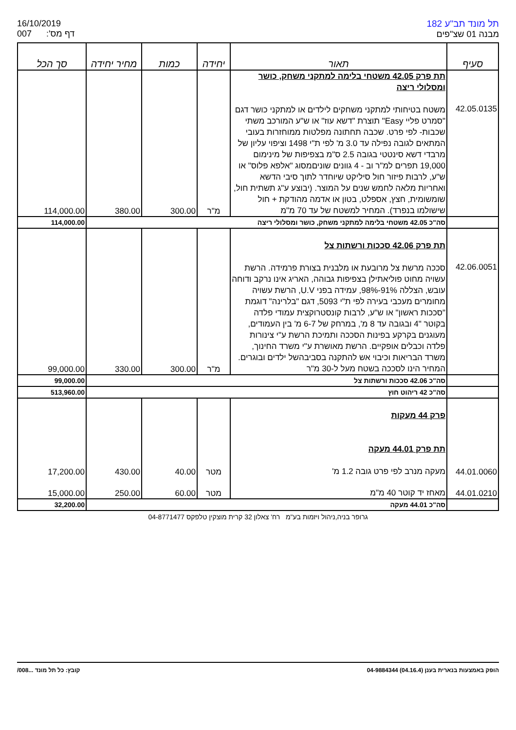16/10/2019
007 דף מס':
תל מונד תב"ע 182
מבנה 01 שצ"פים
| סעיף | תאור | יחידה | כמות | מחיר יחידה | סך הכל |
| --- | --- | --- | --- | --- | --- |
| | תת פרק 42.05 משטחי בלימה למתקני משחק, כושר ומסלולי ריצה | | | | |
| 42.05.0135 | משטח בטיחותי למתקני משחקים לילדים או למתקני כושר דגם "סמרט פליי Easy" תוצרת "דשא עוז" או ש"ע המורכב משתי שכבות- לפי פרט. שכבה תחתונה מפלטות ממוחזרות בעובי המתאים לגובה נפילה עד 3.0 מ' לפי ת"י 1498 וציפוי עליון של מרבדי דשא סינטטי בגובה 2.5 ס"מ בצפיפות של מינימום 19,000 תפרים למ"ר וב - 4 גוונים שוניםמסוג "אלפא פלוס" או ש"ע, לרבות פיזור חול סיליקט שיוחדר לתוך סיבי הדשא ואחריות מלאה לחמש שנים על המוצר. (יבוצע ע"ג תשתית חול, שומשומית, חצץ, אספלט, בטון או אדמה מהודקת + חול שישולמו בנפרד). המחיר למשטח של עד 70 מ"מ | מ"ר | 300.00 | 380.00 | 114,000.00 |
| | סה"כ 42.05 משטחי בלימה למתקני משחק, כושר ומסלולי ריצה | | | | 114,000.00 |
| | תת פרק 42.06 סככות ורשתות צל | | | | |
| 42.06.0051 | סככה מרשת צל מרובעת או מלבנית בצורת פרמידה. הרשת עשויה מחוט פוליאתילן בצפיפות גבוהה, האריג אינו נרקב ודוחה עובש, הצללה 91%-98%, עמידה בפני U.V, הרשת עשויה מחומרים מעכבי בעירה לפי ת"י 5093, דגם "בלרינה" דוגמת "סככות ראשון" או ש"ע, לרבות קונסטרוקצית עמודי פלדה בקוטר "4 ובגובה עד 8 מ', במרחק של 6-7 מ' בין העמודים, מעוגנים בקרקע בפינות הסככה ותמיכת הרשת ע"י צינורות פלדה וכבלים אופקיים. הרשת מאושרת ע"י משרד החינוך, משרד הבריאות וכיבוי אש להתקנה בסביבהשל ילדים ובוגרים. המחיר הינו לסככה בשטח מעל ל-30 מ"ר | מ"ר | 300.00 | 330.00 | 99,000.00 |
| | סה"כ 42.06 סככות ורשתות צל | | | | 99,000.00 |
| | סה"כ 42 ריהוט חוץ | | | | 513,960.00 |
| | פרק 44 מעקות תת פרק 44.01 מעקה | | | | |
| 44.01.0060 | מעקה מנרב לפי פרט גובה 1.2 מ' | מטר | 40.00 | 430.00 | 17,200.00 |
| 44.01.0210 | מאחז יד קוטר 40 מ"מ | מטר | 60.00 | 250.00 | 15,000.00 |
| | סה"כ 44.01 מעקה | | | | 32,200.00 |
גרופר בניה,ניהול ויזמות בע"מ רח' צאלון 32 קרית מוצקין טלפקס 04-8771477
הופק באמצעות בנארית בענן (04.16.4) 04-9884344 קובץ: כל תל מונד ...008/